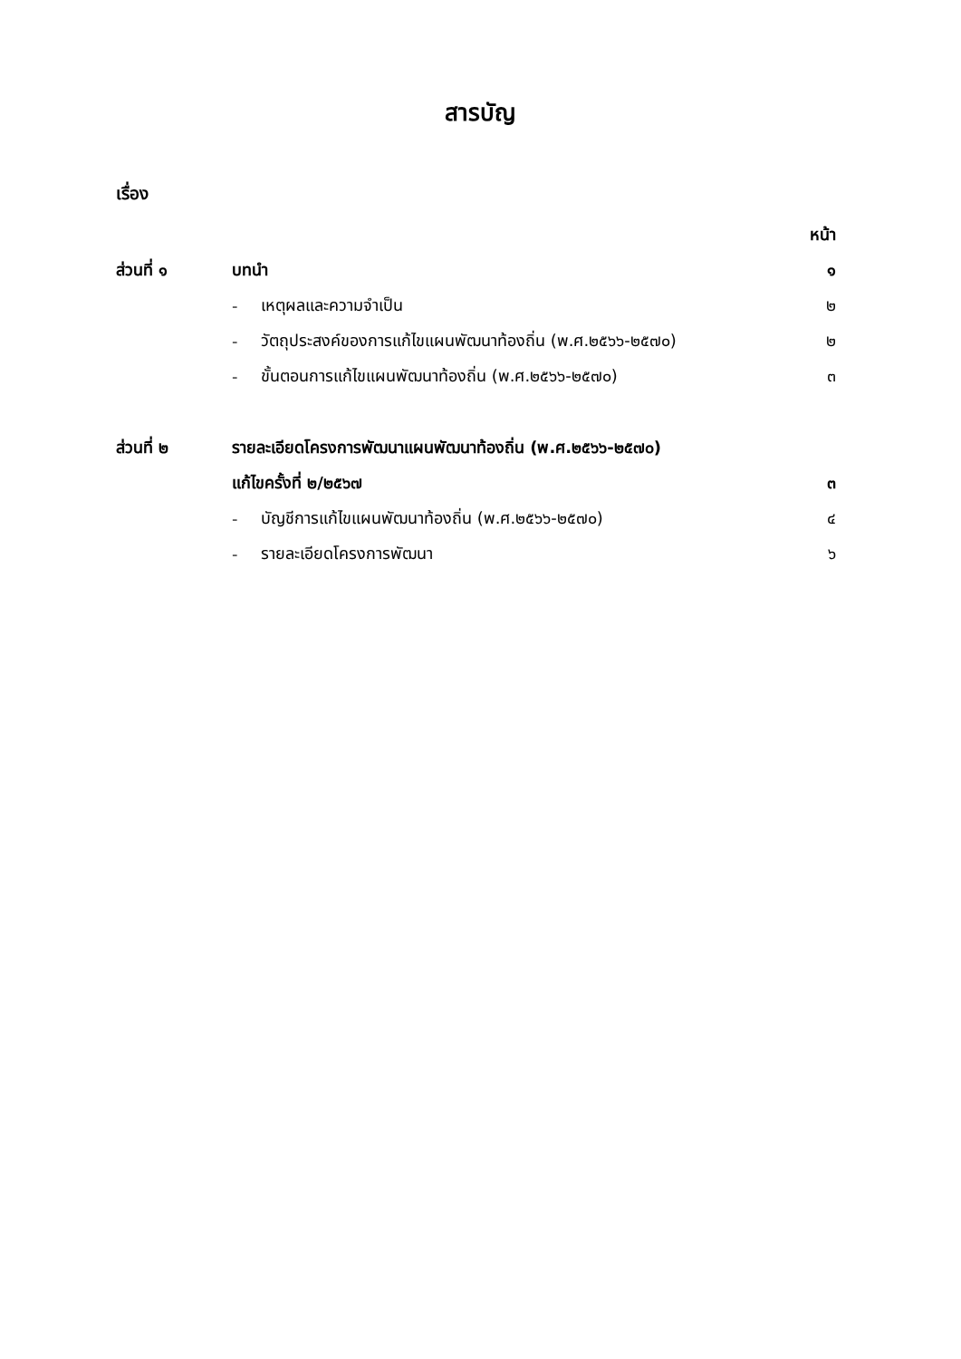สารบัญ
เรื่อง
| | | | หน้า |
| ส่วนที่ ๑ | บทนำ | | ๑ |
| | - | เหตุผลและความจำเป็น | ๒ |
| | - | วัตถุประสงค์ของการแก้ไขแผนพัฒนาท้องถิ่น (พ.ศ.๒๕๖๖-๒๕๗๐) | ๒ |
| | - | ขั้นตอนการแก้ไขแผนพัฒนาท้องถิ่น (พ.ศ.๒๕๖๖-๒๕๗๐) | ๓ |
| ส่วนที่ ๒ | รายละเอียดโครงการพัฒนาแผนพัฒนาท้องถิ่น (พ.ศ.๒๕๖๖-๒๕๗๐) | | |
| | แก้ไขครั้งที่ ๒/๒๕๖๗ | | ๓ |
| | - | บัญชีการแก้ไขแผนพัฒนาท้องถิ่น (พ.ศ.๒๕๖๖-๒๕๗๐) | ๔ |
| | - | รายละเอียดโครงการพัฒนา | ๖ |